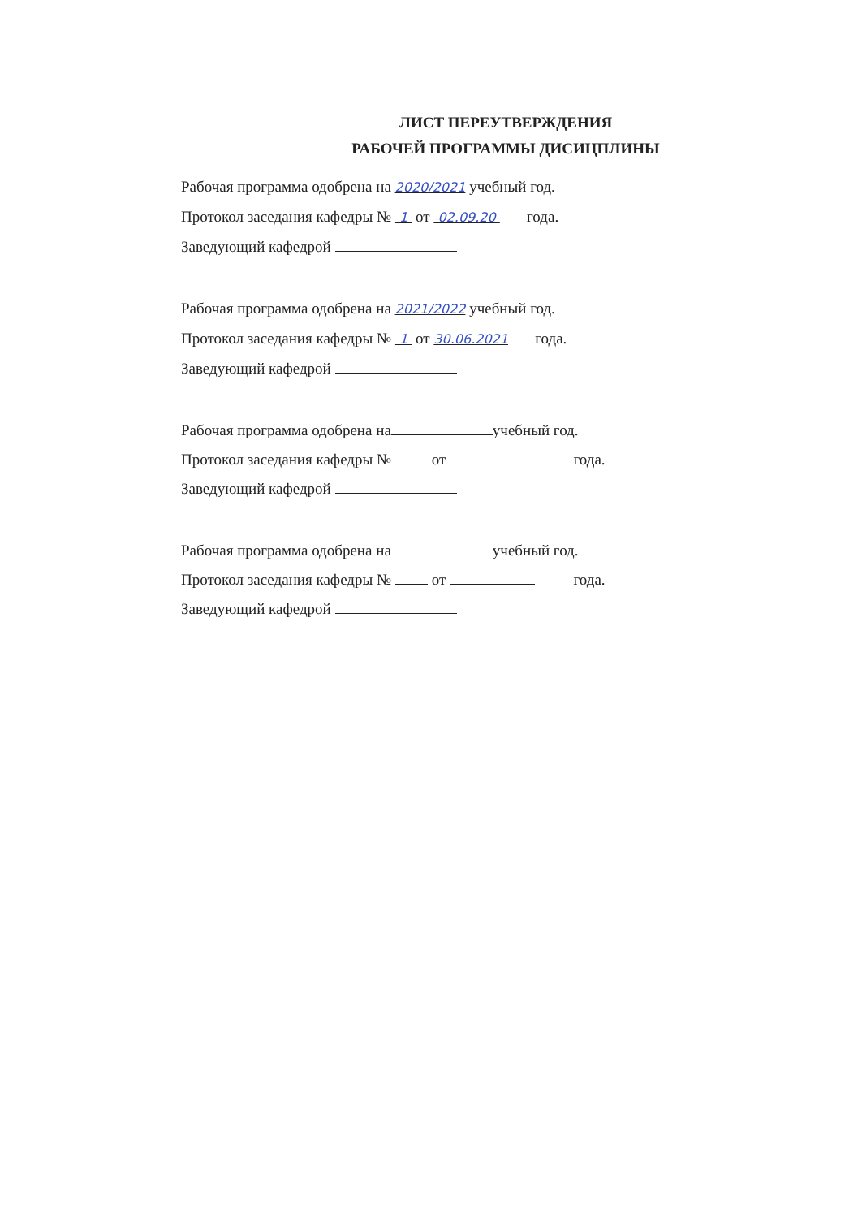ЛИСТ ПЕРЕУТВЕРЖДЕНИЯ
РАБОЧЕЙ ПРОГРАММЫ ДИСИЦПЛИНЫ
Рабочая программа одобрена на 2020/2021 учебный год.
Протокол заседания кафедры № 1 от 02.09.20 года.
Заведующий кафедрой
Рабочая программа одобрена на 2021/2022 учебный год.
Протокол заседания кафедры № 1 от 30.06.2021 года.
Заведующий кафедрой
Рабочая программа одобрена на учебный год.
Протокол заседания кафедры № от года.
Заведующий кафедрой
Рабочая программа одобрена на учебный год.
Протокол заседания кафедры № от года.
Заведующий кафедрой